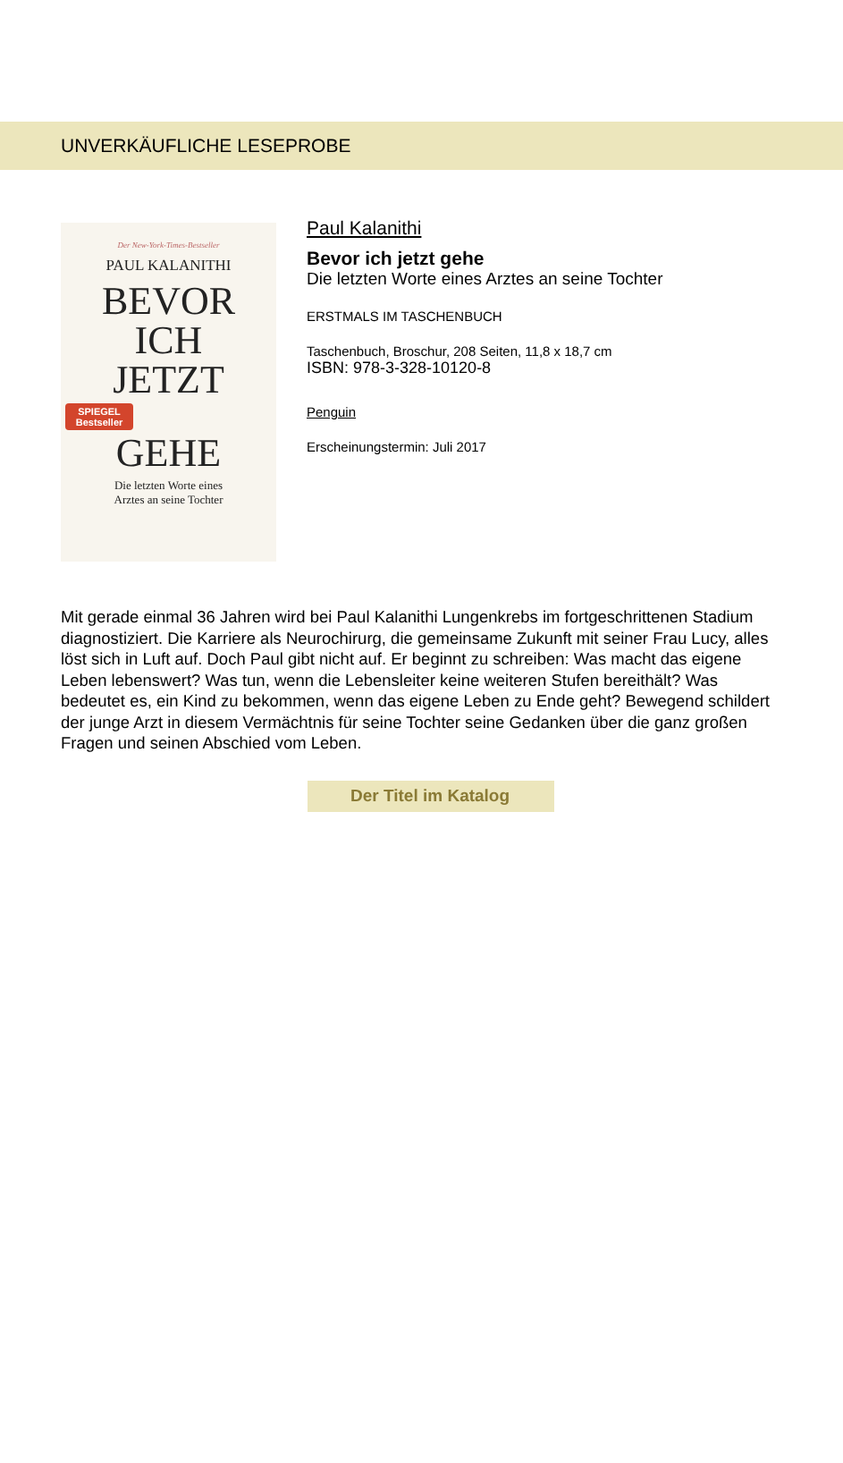UNVERKÄUFLICHE LESEPROBE
Der New-York-Times-Bestseller
PAUL KALANITHI
BEVOR
ICH
JETZT
SPIEGEL Bestseller
GEHE
Die letzten Worte eines
Arztes an seine Tochter
Paul Kalanithi
Bevor ich jetzt gehe
Die letzten Worte eines Arztes an seine Tochter
ERSTMALS IM TASCHENBUCH
Taschenbuch, Broschur, 208 Seiten, 11,8 x 18,7 cm
ISBN: 978-3-328-10120-8
Penguin
Erscheinungstermin: Juli 2017
Mit gerade einmal 36 Jahren wird bei Paul Kalanithi Lungenkrebs im fortgeschrittenen Stadium diagnostiziert. Die Karriere als Neurochirurg, die gemeinsame Zukunft mit seiner Frau Lucy, alles löst sich in Luft auf. Doch Paul gibt nicht auf. Er beginnt zu schreiben: Was macht das eigene Leben lebenswert? Was tun, wenn die Lebensleiter keine weiteren Stufen bereithält? Was bedeutet es, ein Kind zu bekommen, wenn das eigene Leben zu Ende geht? Bewegend schildert der junge Arzt in diesem Vermächtnis für seine Tochter seine Gedanken über die ganz großen Fragen und seinen Abschied vom Leben.
Der Titel im Katalog